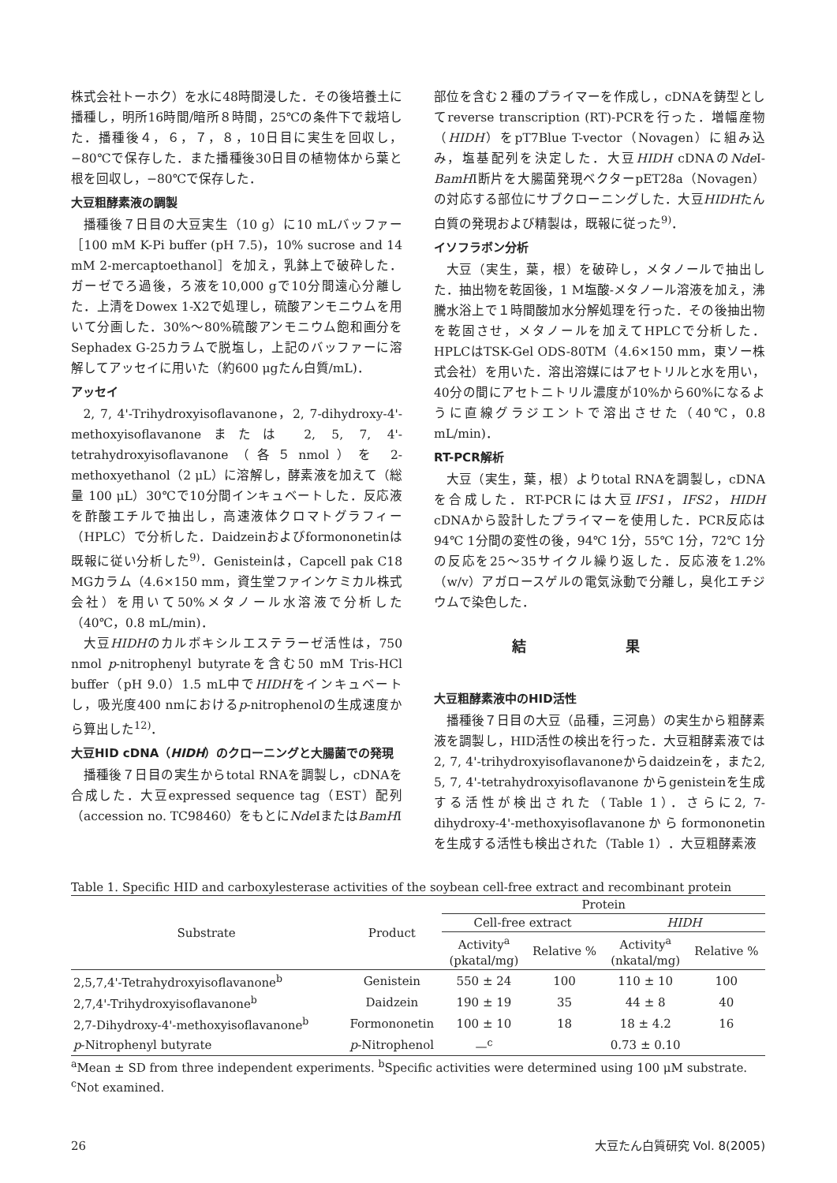株式会社トーホク）を水に48時間浸した．その後培養土に播種し，明所16時間/暗所８時間，25℃の条件下で栽培した．播種後４，６，７，８，10日目に実生を回収し，−80℃で保存した．また播種後30日目の植物体から葉と根を回収し，−80℃で保存した．
大豆粗酵素液の調製
播種後７日目の大豆実生（10 g）に10 mLバッファー［100 mM K-Pi buffer (pH 7.5)，10% sucrose and 14 mM 2-mercaptoethanol］を加え，乳鉢上で破砕した．ガーゼでろ過後，ろ液を10,000 gで10分間遠心分離した．上清をDowex 1-X2で処理し，硫酸アンモニウムを用いて分画した．30%～80%硫酸アンモニウム飽和画分をSephadex G-25カラムで脱塩し，上記のバッファーに溶解してアッセイに用いた（約600 μgたん白質/mL)．
アッセイ
2, 7, 4'-Trihydroxyisoflavanone，2, 7-dihydroxy-4'-methoxyisoflavanoneまたは 2, 5, 7, 4'-tetrahydroxyisoflavanone（各５nmol）を 2-methoxyethanol（2 μL）に溶解し，酵素液を加えて（総量 100 μL）30℃で10分間インキュベートした．反応液を酢酸エチルで抽出し，高速液体クロマトグラフィー（HPLC）で分析した．Daidzeinおよびformononetinは既報に従い分析した<sup>9)</sup>．Genisteinは，Capcell pak C18 MGカラム（4.6×150 mm，資生堂ファインケミカル株式会社）を用いて50%メタノール水溶液で分析した（40℃，0.8 mL/min)．
大豆HIDHのカルボキシルエステラーゼ活性は，750 nmol p-nitrophenyl butyrateを含む50 mM Tris-HCl buffer（pH 9.0）1.5 mL中でHIDHをインキュベートし，吸光度400 nmにおけるp-nitrophenolの生成速度から算出した<sup>12)</sup>．
大豆HID cDNA（HIDH）のクローニングと大腸菌での発現
播種後７日目の実生からtotal RNAを調製し，cDNAを合成した．大豆expressed sequence tag（EST）配列（accession no. TC98460）をもとにNde IまたはBamHI
部位を含む２種のプライマーを作成し，cDNAを鋳型としてreverse transcription (RT)-PCRを行った．増幅産物（HIDH）をpT7Blue T-vector（Novagen）に組み込み，塩基配列を決定した．大豆HIDH cDNAのNde I-BamHI断片を大腸菌発現ベクターpET28a（Novagen）の対応する部位にサブクローニングした．大豆HIDHたん白質の発現および精製は，既報に従った<sup>9)</sup>．
イソフラボン分析
大豆（実生，葉，根）を破砕し，メタノールで抽出した．抽出物を乾固後，1 M塩酸-メタノール溶液を加え，沸騰水浴上で１時間酸加水分解処理を行った．その後抽出物を乾固させ，メタノールを加えてHPLCで分析した．HPLCはTSK-Gel ODS-80TM（4.6×150 mm，東ソー株式会社）を用いた．溶出溶媒にはアセトリルと水を用い，40分の間にアセトニトリル濃度が10%から60%になるように直線グラジエントで溶出させた（40℃，0.8 mL/min)．
RT-PCR解析
大豆（実生，葉，根）よりtotal RNAを調製し，cDNAを合成した．RT-PCRには大豆IFS1，IFS2，HIDH cDNAから設計したプライマーを使用した．PCR反応は94℃ 1分間の変性の後，94℃ 1分，55℃ 1分，72℃ 1分の反応を25～35サイクル繰り返した．反応液を1.2%（w/v）アガロースゲルの電気泳動で分離し，臭化エチジウムで染色した．
結 果
大豆粗酵素液中のHID活性
播種後７日目の大豆（品種，三河島）の実生から粗酵素液を調製し，HID活性の検出を行った．大豆粗酵素液では2, 7, 4'-trihydroxyisoflavanoneからdaidzeinを，また2, 5, 7, 4'-tetrahydroxyisoflavanone からgenisteinを生成する活性が検出された（Table 1）．さらに2, 7-dihydroxy-4'-methoxyisoflavanoneからformononetinを生成する活性も検出された（Table 1）．大豆粗酵素液
Table 1. Specific HID and carboxylesterase activities of the soybean cell-free extract and recombinant protein
| Substrate | Product | Protein | | | |
| --- | --- | --- | --- | --- | --- |
| | | Cell-free extract | | HIDH | |
| | | Activity<sup>a</sup> (pkatal/mg) | Relative % | Activity<sup>a</sup> (nkatal/mg) | Relative % |
| 2,5,7,4'-Tetrahydroxyisoflavanone<sup>b</sup> | Genistein | 550 ± 24 | 100 | 110 ± 10 | 100 |
| 2,7,4'-Trihydroxyisoflavanone<sup>b</sup> | Daidzein | 190 ± 19 | 35 | 44 ± 8 | 40 |
| 2,7-Dihydroxy-4'-methoxyisoflavanone<sup>b</sup> | Formononetin | 100 ± 10 | 18 | 18 ± 4.2 | 16 |
| p -Nitrophenyl butyrate | p -Nitrophenol | —<sup>c</sup> | | 0.73 ± 0.10 | |
<sup>a</sup> Mean ± SD from three independent experiments. <sup>b</sup>Specific activities were determined using 100 μM substrate.
<sup>c</sup> Not examined.
26 大豆たん白質研究 Vol. 8(2005)